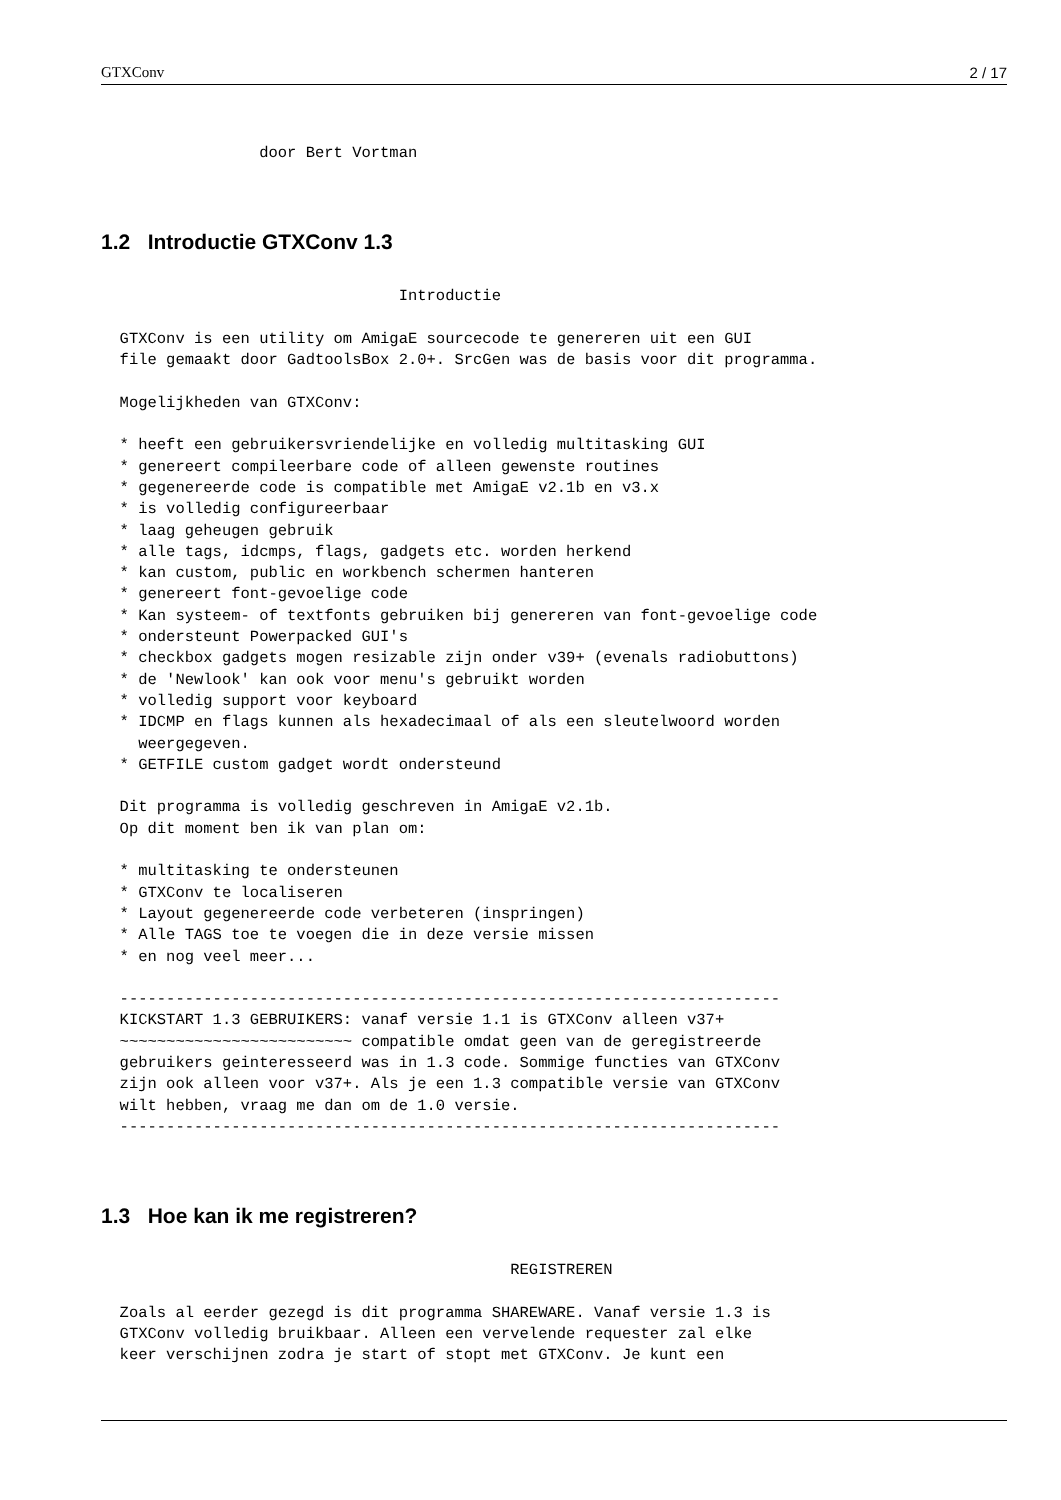GTXConv 2 / 17
                 door Bert Vortman
1.2 Introductie GTXConv 1.3
                                Introductie

  GTXConv is een utility om AmigaE sourcecode te genereren uit een GUI
  file gemaakt door GadtoolsBox 2.0+. SrcGen was de basis voor dit programma.

  Mogelijkheden van GTXConv:

  * heeft een gebruikersvriendelijke en volledig multitasking GUI
  * genereert compileerbare code of alleen gewenste routines
  * gegenereerde code is compatible met AmigaE v2.1b en v3.x
  * is volledig configureerbaar
  * laag geheugen gebruik
  * alle tags, idcmps, flags, gadgets etc. worden herkend
  * kan custom, public en workbench schermen hanteren
  * genereert font-gevoelige code
  * Kan systeem- of textfonts gebruiken bij genereren van font-gevoelige code
  * ondersteunt Powerpacked GUI's
  * checkbox gadgets mogen resizable zijn onder v39+ (evenals radiobuttons)
  * de 'Newlook' kan ook voor menu's gebruikt worden
  * volledig support voor keyboard
  * IDCMP en flags kunnen als hexadecimaal of als een sleutelwoord worden
    weergegeven.
  * GETFILE custom gadget wordt ondersteund

  Dit programma is volledig geschreven in AmigaE v2.1b.
  Op dit moment ben ik van plan om:

  * multitasking te ondersteunen
  * GTXConv te localiseren
  * Layout gegenereerde code verbeteren (inspringen)
  * Alle TAGS toe te voegen die in deze versie missen
  * en nog veel meer...

  -----------------------------------------------------------------------
  KICKSTART 1.3 GEBRUIKERS: vanaf versie 1.1 is GTXConv alleen v37+
  ~~~~~~~~~~~~~~~~~~~~~~~~~ compatible omdat geen van de geregistreerde
  gebruikers geinteresseerd was in 1.3 code. Sommige functies van GTXConv
  zijn ook alleen voor v37+. Als je een 1.3 compatible versie van GTXConv
  wilt hebben, vraag me dan om de 1.0 versie.
  -----------------------------------------------------------------------
1.3 Hoe kan ik me registreren?
                                            REGISTREREN

  Zoals al eerder gezegd is dit programma SHAREWARE. Vanaf versie 1.3 is
  GTXConv volledig bruikbaar. Alleen een vervelende requester zal elke
  keer verschijnen zodra je start of stopt met GTXConv. Je kunt een